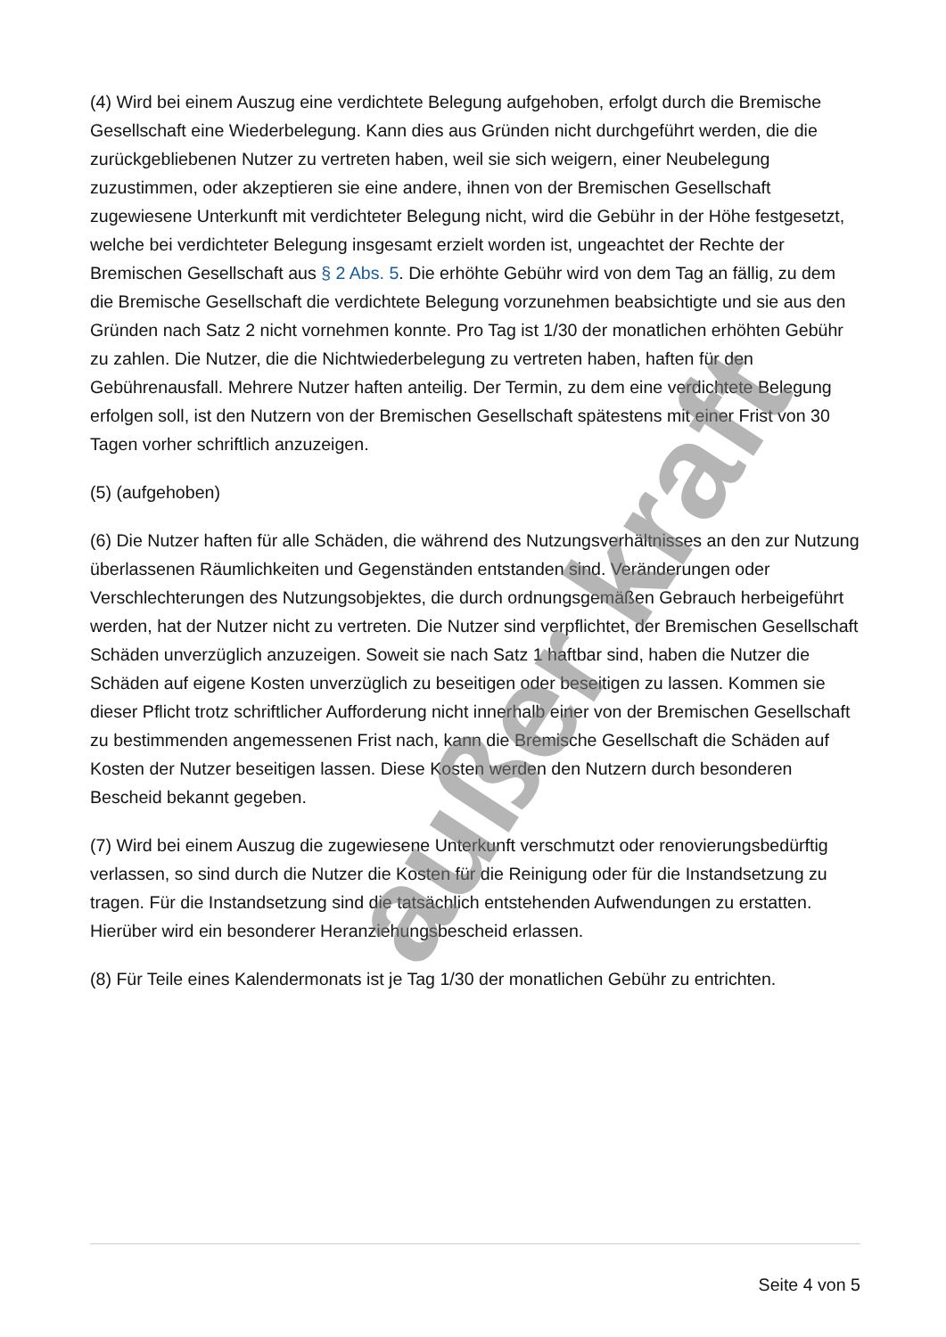(4) Wird bei einem Auszug eine verdichtete Belegung aufgehoben, erfolgt durch die Bremische Gesellschaft eine Wiederbelegung. Kann dies aus Gründen nicht durchgeführt werden, die die zurückgebliebenen Nutzer zu vertreten haben, weil sie sich weigern, einer Neubelegung zuzustimmen, oder akzeptieren sie eine andere, ihnen von der Bremischen Gesellschaft zugewiesene Unterkunft mit verdichteter Belegung nicht, wird die Gebühr in der Höhe festgesetzt, welche bei verdichteter Belegung insgesamt erzielt worden ist, ungeachtet der Rechte der Bremischen Gesellschaft aus § 2 Abs. 5. Die erhöhte Gebühr wird von dem Tag an fällig, zu dem die Bremische Gesellschaft die verdichtete Belegung vorzunehmen beabsichtigte und sie aus den Gründen nach Satz 2 nicht vornehmen konnte. Pro Tag ist 1/30 der monatlichen erhöhten Gebühr zu zahlen. Die Nutzer, die die Nichtwiederbelegung zu vertreten haben, haften für den Gebührenausfall. Mehrere Nutzer haften anteilig. Der Termin, zu dem eine verdichtete Belegung erfolgen soll, ist den Nutzern von der Bremischen Gesellschaft spätestens mit einer Frist von 30 Tagen vorher schriftlich anzuzeigen.
(5) (aufgehoben)
(6) Die Nutzer haften für alle Schäden, die während des Nutzungsverhältnisses an den zur Nutzung überlassenen Räumlichkeiten und Gegenständen entstanden sind. Veränderungen oder Verschlechterungen des Nutzungsobjektes, die durch ordnungsgemäßen Gebrauch herbeigeführt werden, hat der Nutzer nicht zu vertreten. Die Nutzer sind verpflichtet, der Bremischen Gesellschaft Schäden unverzüglich anzuzeigen. Soweit sie nach Satz 1 haftbar sind, haben die Nutzer die Schäden auf eigene Kosten unverzüglich zu beseitigen oder beseitigen zu lassen. Kommen sie dieser Pflicht trotz schriftlicher Aufforderung nicht innerhalb einer von der Bremischen Gesellschaft zu bestimmenden angemessenen Frist nach, kann die Bremische Gesellschaft die Schäden auf Kosten der Nutzer beseitigen lassen. Diese Kosten werden den Nutzern durch besonderen Bescheid bekannt gegeben.
(7) Wird bei einem Auszug die zugewiesene Unterkunft verschmutzt oder renovierungsbedürftig verlassen, so sind durch die Nutzer die Kosten für die Reinigung oder für die Instandsetzung zu tragen. Für die Instandsetzung sind die tatsächlich entstehenden Aufwendungen zu erstatten. Hierüber wird ein besonderer Heranziehungsbescheid erlassen.
(8) Für Teile eines Kalendermonats ist je Tag 1/30 der monatlichen Gebühr zu entrichten.
außer kraft
Seite 4 von 5